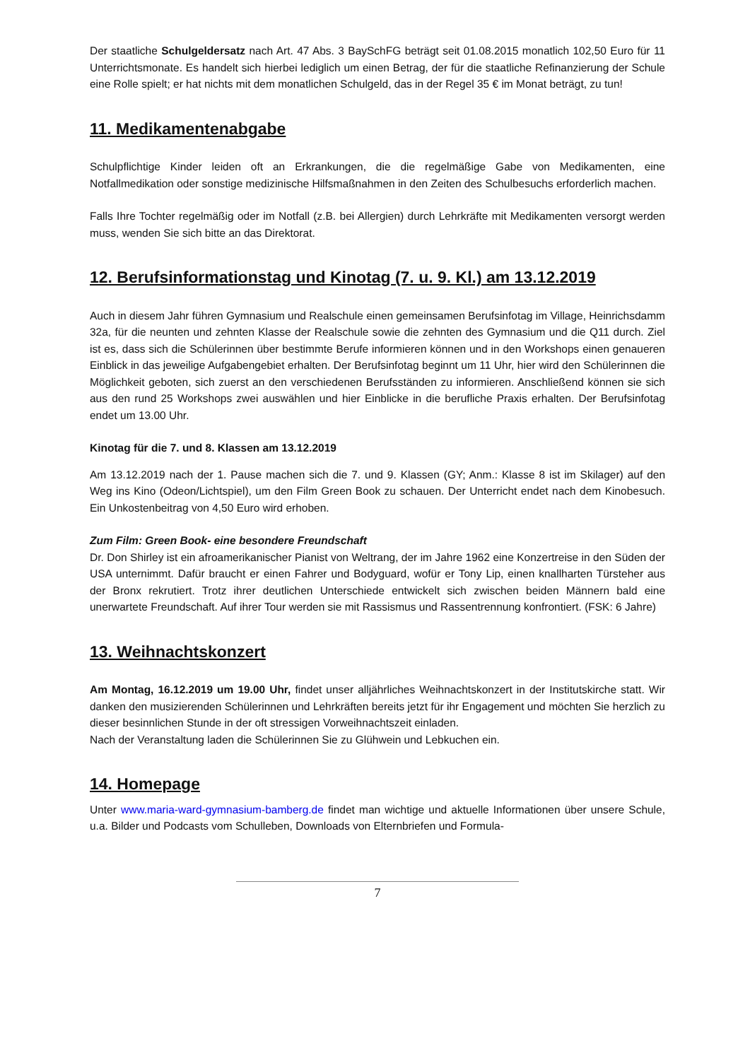Der staatliche Schulgeldersatz nach Art. 47 Abs. 3 BaySchFG beträgt seit 01.08.2015 monatlich 102,50 Euro für 11 Unterrichtsmonate. Es handelt sich hierbei lediglich um einen Betrag, der für die staatliche Refinanzierung der Schule eine Rolle spielt; er hat nichts mit dem monatlichen Schulgeld, das in der Regel 35 € im Monat beträgt, zu tun!
11. Medikamentenabgabe
Schulpflichtige Kinder leiden oft an Erkrankungen, die die regelmäßige Gabe von Medikamenten, eine Notfallmedikation oder sonstige medizinische Hilfsmaßnahmen in den Zeiten des Schulbesuchs erforderlich machen.
Falls Ihre Tochter regelmäßig oder im Notfall (z.B. bei Allergien) durch Lehrkräfte mit Medikamenten versorgt werden muss, wenden Sie sich bitte an das Direktorat.
12. Berufsinformationstag und Kinotag (7. u. 9. Kl.) am 13.12.2019
Auch in diesem Jahr führen Gymnasium und Realschule einen gemeinsamen Berufsinfotag im Village, Heinrichsdamm 32a, für die neunten und zehnten Klasse der Realschule sowie die zehnten des Gymnasium und die Q11 durch. Ziel ist es, dass sich die Schülerinnen über bestimmte Berufe informieren können und in den Workshops einen genaueren Einblick in das jeweilige Aufgabengebiet erhalten. Der Berufsinfotag beginnt um 11 Uhr, hier wird den Schülerinnen die Möglichkeit geboten, sich zuerst an den verschiedenen Berufsständen zu informieren. Anschließend können sie sich aus den rund 25 Workshops zwei auswählen und hier Einblicke in die berufliche Praxis erhalten. Der Berufsinfotag endet um 13.00 Uhr.
Kinotag für die 7. und 8. Klassen am 13.12.2019
Am 13.12.2019 nach der 1. Pause machen sich die 7. und 9. Klassen (GY; Anm.: Klasse 8 ist im Skilager) auf den Weg ins Kino (Odeon/Lichtspiel), um den Film Green Book zu schauen. Der Unterricht endet nach dem Kinobesuch. Ein Unkostenbeitrag von 4,50 Euro wird erhoben.
Zum Film: Green Book- eine besondere Freundschaft
Dr. Don Shirley ist ein afroamerikanischer Pianist von Weltrang, der im Jahre 1962 eine Konzertreise in den Süden der USA unternimmt. Dafür braucht er einen Fahrer und Bodyguard, wofür er Tony Lip, einen knallharten Türsteher aus der Bronx rekrutiert. Trotz ihrer deutlichen Unterschiede entwickelt sich zwischen beiden Männern bald eine unerwartete Freundschaft. Auf ihrer Tour werden sie mit Rassismus und Rassentrennung konfrontiert. (FSK: 6 Jahre)
13. Weihnachtskonzert
Am Montag, 16.12.2019 um 19.00 Uhr, findet unser alljährliches Weihnachtskonzert in der Institutskirche statt. Wir danken den musizierenden Schülerinnen und Lehrkräften bereits jetzt für ihr Engagement und möchten Sie herzlich zu dieser besinnlichen Stunde in der oft stressigen Vorweihnachtszeit einladen.
Nach der Veranstaltung laden die Schülerinnen Sie zu Glühwein und Lebkuchen ein.
14. Homepage
Unter www.maria-ward-gymnasium-bamberg.de findet man wichtige und aktuelle Informationen über unsere Schule, u.a. Bilder und Podcasts vom Schulleben, Downloads von Elternbriefen und Formula-
7